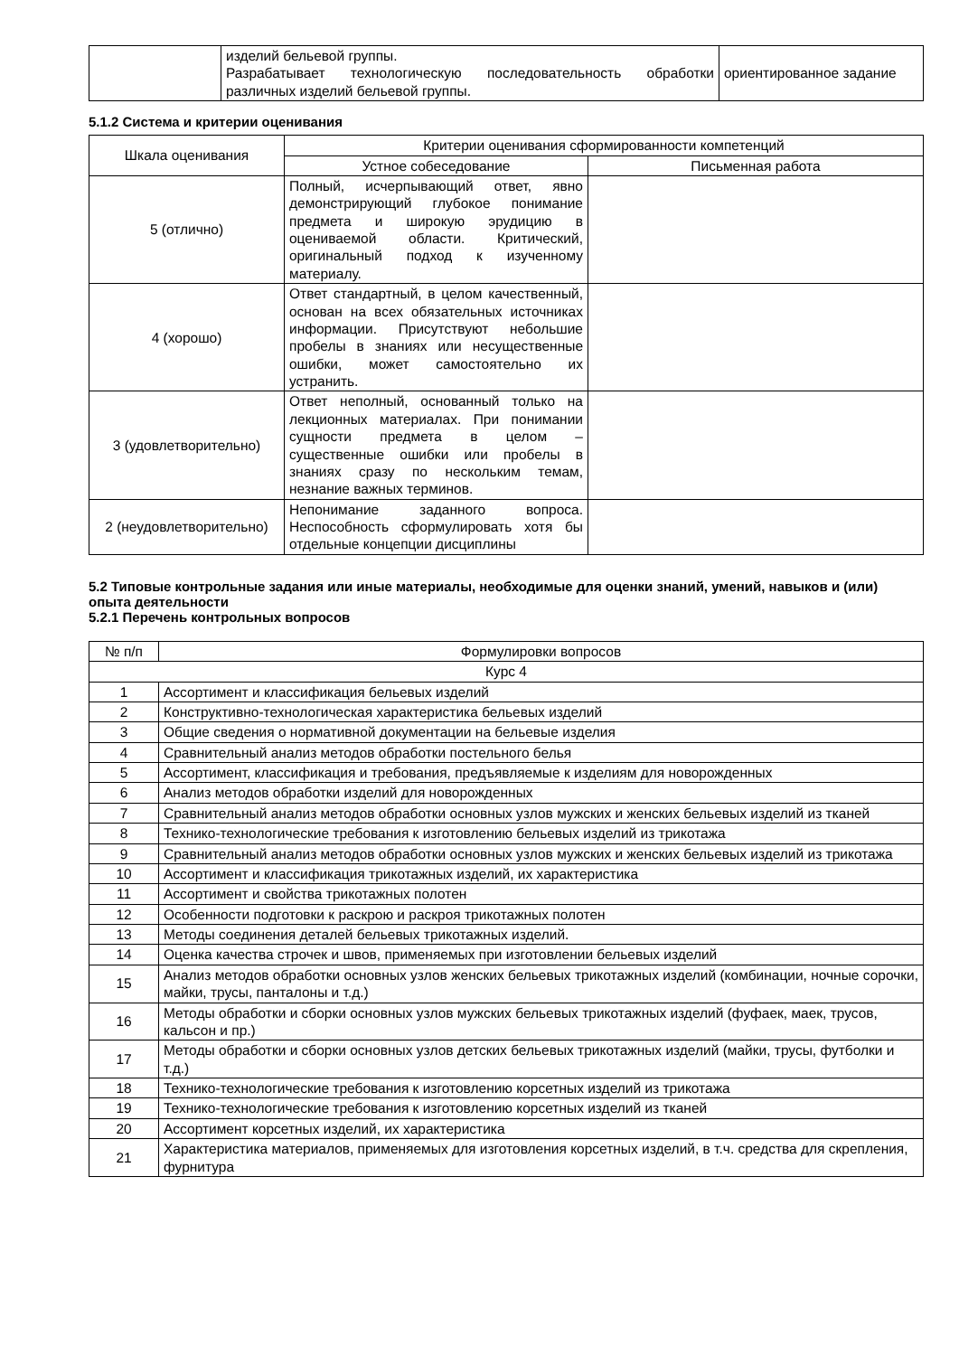| | изделий бельевой группы. Разрабатывает технологическую последовательность обработки различных изделий бельевой группы. | ориентированное задание |
5.1.2 Система и критерии оценивания
| Шкала оценивания | Критерии оценивания сформированности компетенций | |
| --- | --- | --- |
| | Устное собеседование | Письменная работа |
| 5 (отлично) | Полный, исчерпывающий ответ, явно демонстрирующий глубокое понимание предмета и широкую эрудицию в оцениваемой области. Критический, оригинальный подход к изученному материалу. | |
| 4 (хорошо) | Ответ стандартный, в целом качественный, основан на всех обязательных источниках информации. Присутствуют небольшие пробелы в знаниях или несущественные ошибки, может самостоятельно их устранить. | |
| 3 (удовлетворительно) | Ответ неполный, основанный только на лекционных материалах. При понимании сущности предмета в целом – существенные ошибки или пробелы в знаниях сразу по нескольким темам, незнание важных терминов. | |
| 2 (неудовлетворительно) | Непонимание заданного вопроса. Неспособность сформулировать хотя бы отдельные концепции дисциплины | |
5.2 Типовые контрольные задания или иные материалы, необходимые для оценки знаний, умений, навыков и (или) опыта деятельности
5.2.1 Перечень контрольных вопросов
| № п/п | Формулировки вопросов |
| --- | --- |
| Курс 4 | |
| 1 | Ассортимент и классификация бельевых изделий |
| 2 | Конструктивно-технологическая характеристика бельевых изделий |
| 3 | Общие сведения о нормативной документации на бельевые изделия |
| 4 | Сравнительный анализ методов обработки постельного белья |
| 5 | Ассортимент, классификация и требования, предъявляемые к изделиям для новорожденных |
| 6 | Анализ методов обработки изделий для новорожденных |
| 7 | Сравнительный анализ методов обработки основных узлов мужских и женских бельевых изделий из тканей |
| 8 | Технико-технологические требования к изготовлению бельевых изделий из трикотажа |
| 9 | Сравнительный анализ методов обработки основных узлов мужских и женских бельевых изделий из трикотажа |
| 10 | Ассортимент и классификация трикотажных изделий, их характеристика |
| 11 | Ассортимент и свойства трикотажных полотен |
| 12 | Особенности подготовки к раскрою и раскроя трикотажных полотен |
| 13 | Методы соединения деталей бельевых трикотажных изделий. |
| 14 | Оценка качества строчек и швов, применяемых при изготовлении бельевых изделий |
| 15 | Анализ методов обработки основных узлов женских бельевых трикотажных изделий (комбинации, ночные сорочки, майки, трусы, панталоны и т.д.) |
| 16 | Методы обработки и сборки основных узлов мужских бельевых трикотажных изделий (фуфаек, маек, трусов, кальсон и пр.) |
| 17 | Методы обработки и сборки основных узлов детских бельевых трикотажных изделий (майки, трусы, футболки и т.д.) |
| 18 | Технико-технологические требования к изготовлению корсетных изделий из трикотажа |
| 19 | Технико-технологические требования к изготовлению корсетных изделий из тканей |
| 20 | Ассортимент корсетных изделий, их характеристика |
| 21 | Характеристика материалов, применяемых для изготовления корсетных изделий, в т.ч. средства для скрепления, фурнитура |